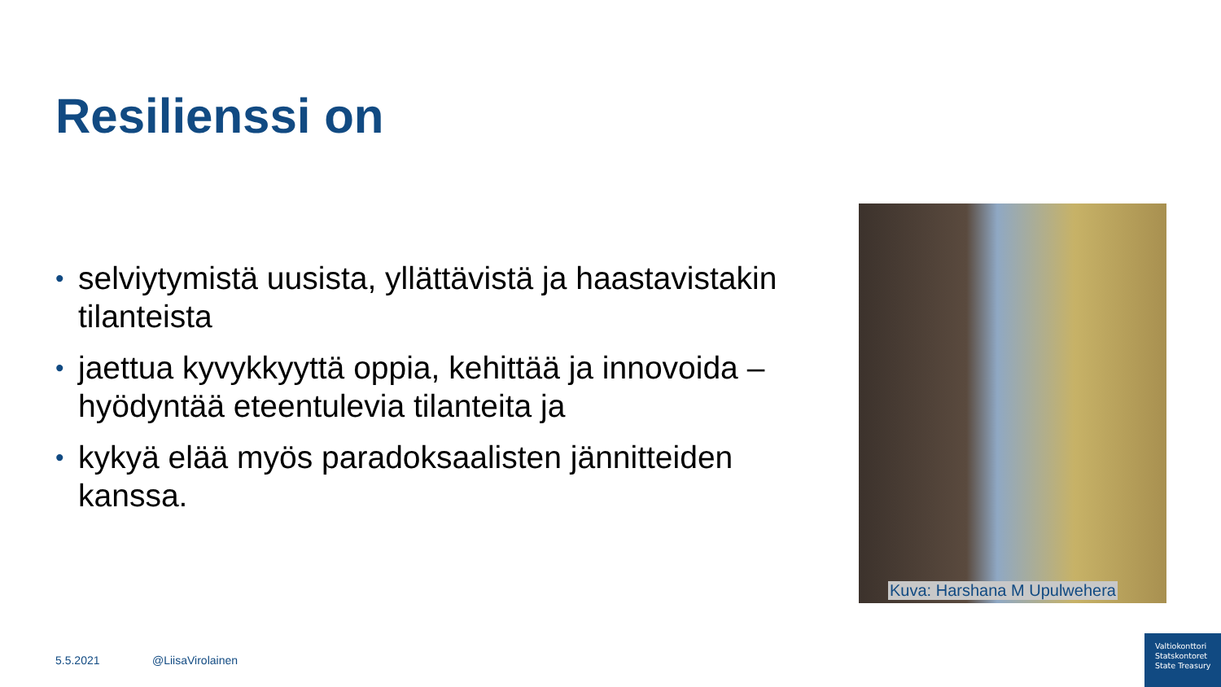Resilienssi on
• selviytymistä uusista, yllättävistä ja haastavistakin tilanteista
• jaettua kyvykkyyttä oppia, kehittää ja innovoida – hyödyntää eteentulevia tilanteita ja
• kykyä elää myös paradoksaalisten jännitteiden kanssa.
Kuva: Harshana M Upulwehera
5.5.2021 @LiisaVirolainen
Valtiokonttori
Statskontoret
State Treasury